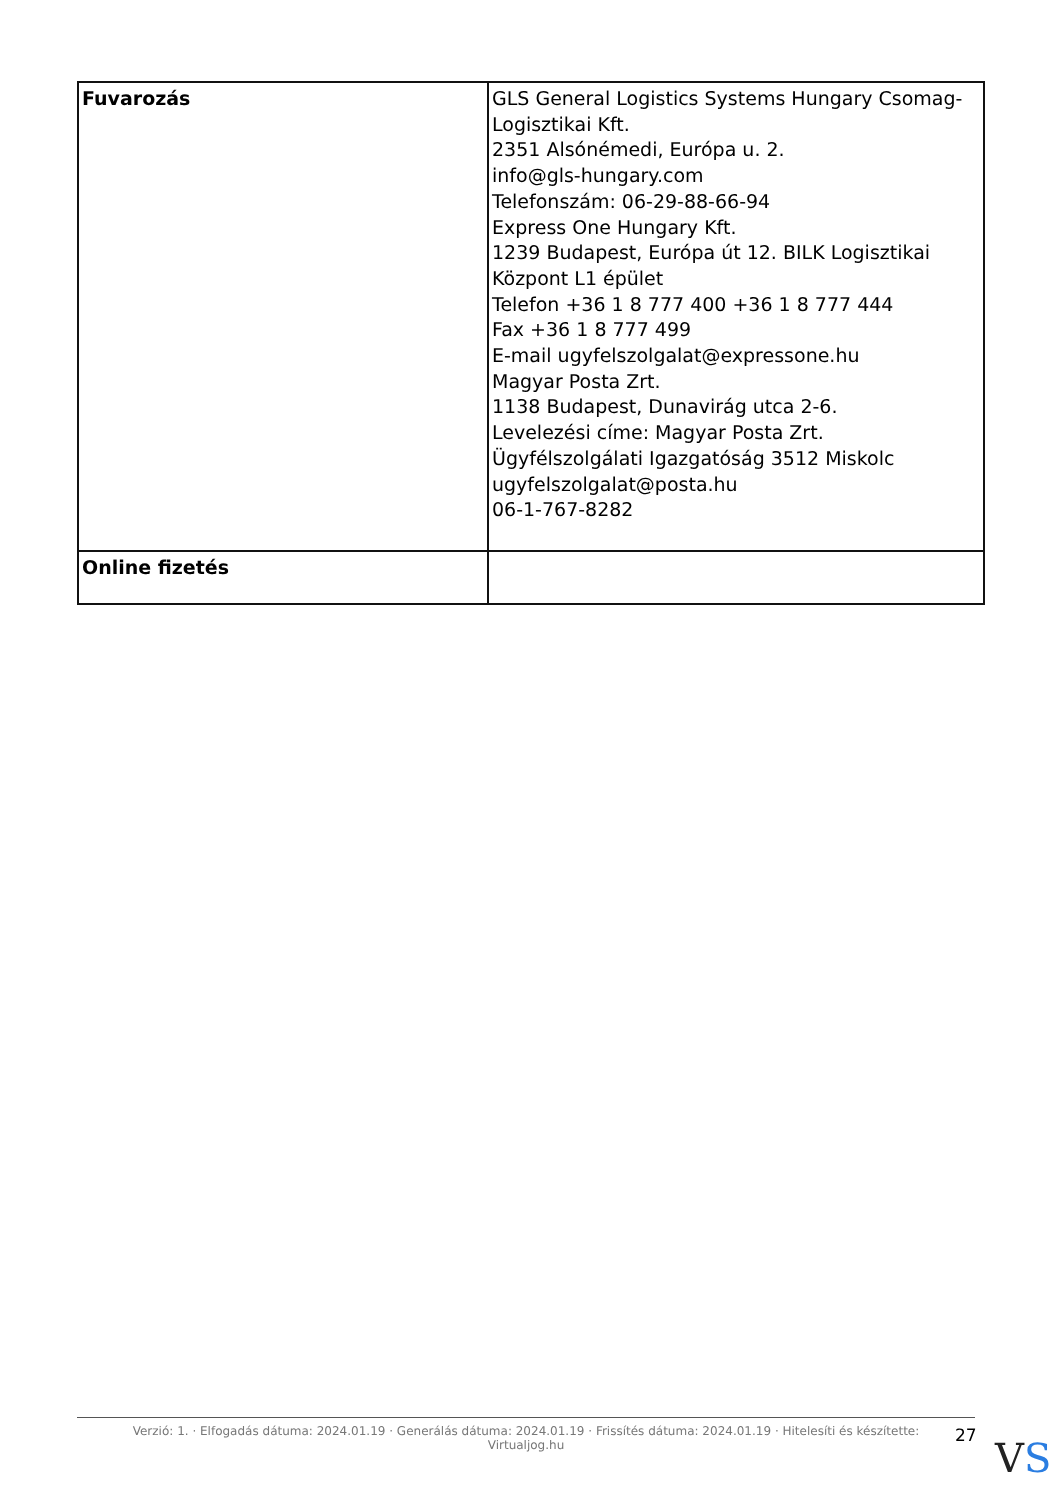| Fuvarozás | GLS General Logistics Systems Hungary Csomag-Logisztikai Kft. 2351 Alsónémedi, Európa u. 2. info@gls-hungary.com Telefonszám: 06-29-88-66-94 Express One Hungary Kft. 1239 Budapest, Európa út 12. BILK Logisztikai Központ L1 épület Telefon +36 1 8 777 400 +36 1 8 777 444 Fax +36 1 8 777 499 E-mail ugyfelszolgalat@expressone.hu Magyar Posta Zrt. 1138 Budapest, Dunavirág utca 2-6. Levelezési címe: Magyar Posta Zrt. Ügyfélszolgálati Igazgatóság 3512 Miskolc ugyfelszolgalat@posta.hu 06-1-767-8282 |
| Online fizetés | |
Verzió: 1. · Elfogadás dátuma: 2024.01.19 · Generálás dátuma: 2024.01.19 · Frissítés dátuma: 2024.01.19 · Hitelesíti és készítette:
Virtualjog.hu
27 VS